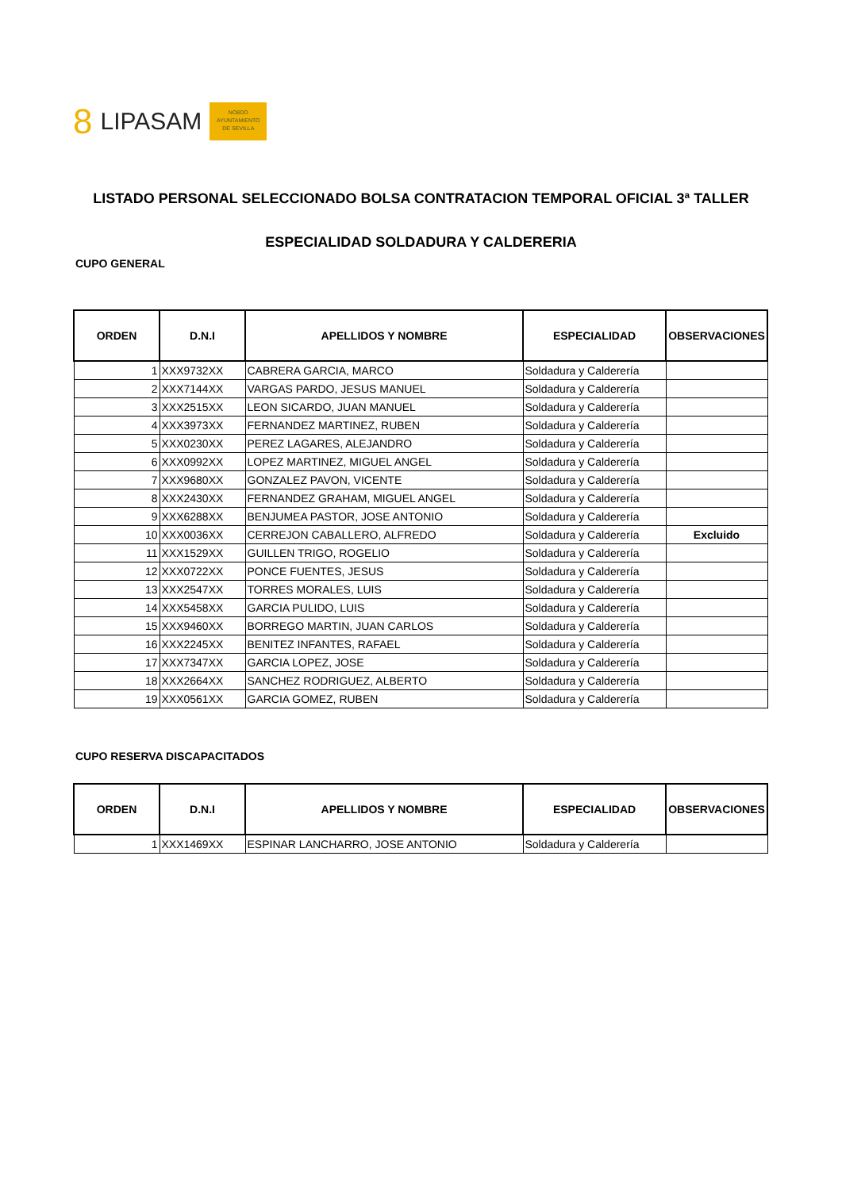8 LIPASAM
NO8DO
AYUNTAMIENTO
DE SEVILLA
LISTADO PERSONAL SELECCIONADO BOLSA CONTRATACION TEMPORAL OFICIAL 3ª TALLER
ESPECIALIDAD SOLDADURA Y CALDERERIA
CUPO GENERAL
| ORDEN | D.N.I | APELLIDOS Y NOMBRE | ESPECIALIDAD | OBSERVACIONES |
| --- | --- | --- | --- | --- |
| 1 | XXX9732XX | CABRERA GARCIA, MARCO | Soldadura y Calderería | |
| 2 | XXX7144XX | VARGAS PARDO, JESUS MANUEL | Soldadura y Calderería | |
| 3 | XXX2515XX | LEON SICARDO, JUAN MANUEL | Soldadura y Calderería | |
| 4 | XXX3973XX | FERNANDEZ MARTINEZ, RUBEN | Soldadura y Calderería | |
| 5 | XXX0230XX | PEREZ LAGARES, ALEJANDRO | Soldadura y Calderería | |
| 6 | XXX0992XX | LOPEZ MARTINEZ, MIGUEL ANGEL | Soldadura y Calderería | |
| 7 | XXX9680XX | GONZALEZ PAVON, VICENTE | Soldadura y Calderería | |
| 8 | XXX2430XX | FERNANDEZ GRAHAM, MIGUEL ANGEL | Soldadura y Calderería | |
| 9 | XXX6288XX | BENJUMEA PASTOR, JOSE ANTONIO | Soldadura y Calderería | |
| 10 | XXX0036XX | CERREJON CABALLERO, ALFREDO | Soldadura y Calderería | Excluido |
| 11 | XXX1529XX | GUILLEN TRIGO, ROGELIO | Soldadura y Calderería | |
| 12 | XXX0722XX | PONCE FUENTES, JESUS | Soldadura y Calderería | |
| 13 | XXX2547XX | TORRES MORALES, LUIS | Soldadura y Calderería | |
| 14 | XXX5458XX | GARCIA PULIDO, LUIS | Soldadura y Calderería | |
| 15 | XXX9460XX | BORREGO MARTIN, JUAN CARLOS | Soldadura y Calderería | |
| 16 | XXX2245XX | BENITEZ INFANTES, RAFAEL | Soldadura y Calderería | |
| 17 | XXX7347XX | GARCIA LOPEZ, JOSE | Soldadura y Calderería | |
| 18 | XXX2664XX | SANCHEZ RODRIGUEZ, ALBERTO | Soldadura y Calderería | |
| 19 | XXX0561XX | GARCIA GOMEZ, RUBEN | Soldadura y Calderería | |
CUPO RESERVA DISCAPACITADOS
| ORDEN | D.N.I | APELLIDOS Y NOMBRE | ESPECIALIDAD | OBSERVACIONES |
| --- | --- | --- | --- | --- |
| 1 | XXX1469XX | ESPINAR LANCHARRO, JOSE ANTONIO | Soldadura y Calderería | |